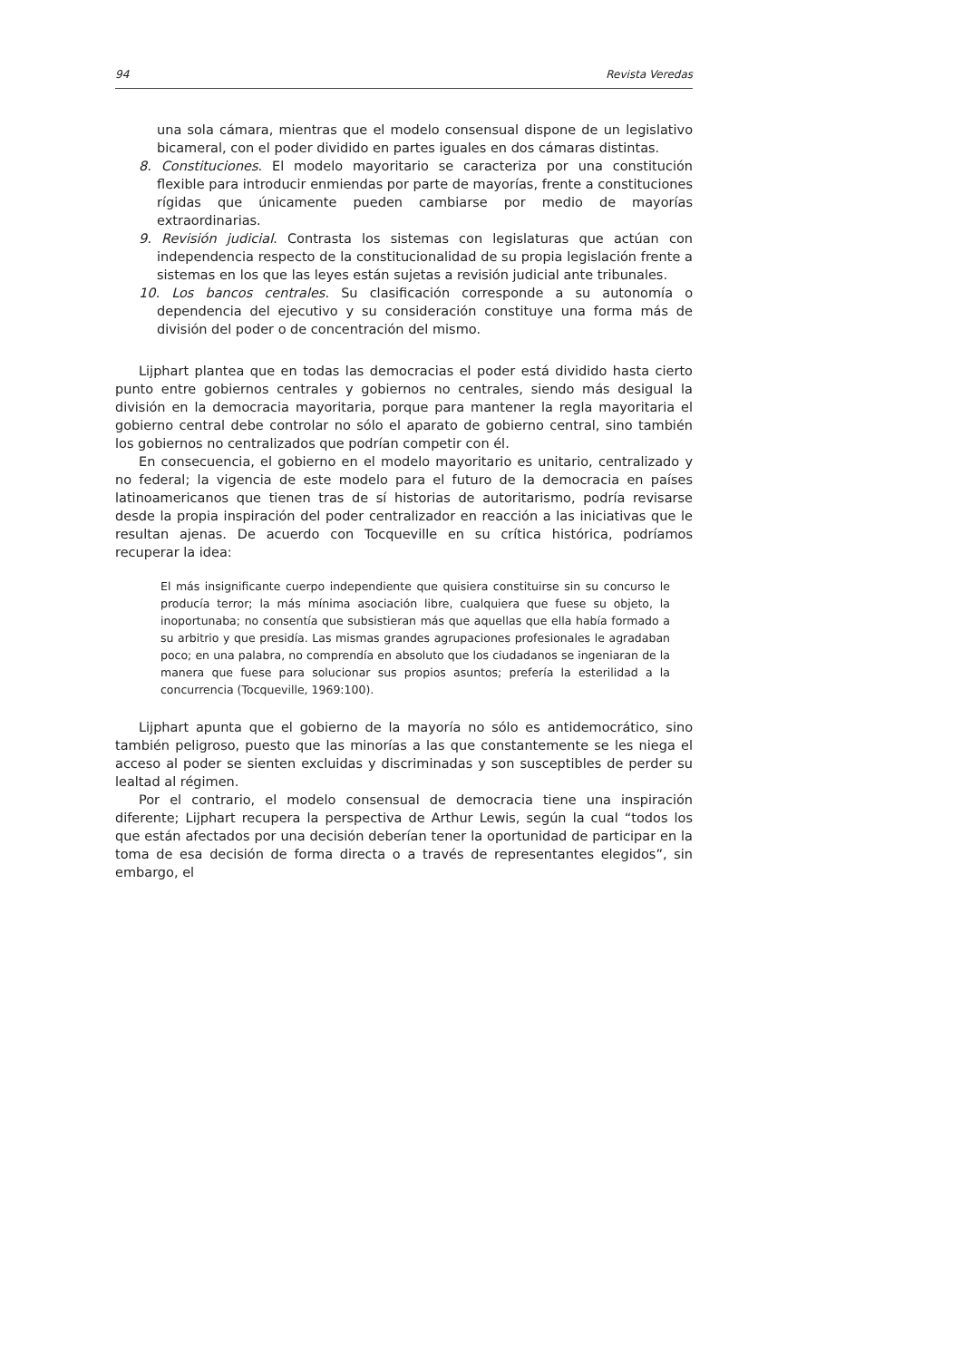94 Revista Veredas
una sola cámara, mientras que el modelo consensual dispone de un legislativo bicameral, con el poder dividido en partes iguales en dos cámaras distintas.
8. Constituciones. El modelo mayoritario se caracteriza por una constitución flexible para introducir enmiendas por parte de mayorías, frente a constituciones rígidas que únicamente pueden cambiarse por medio de mayorías extraordinarias.
9. Revisión judicial. Contrasta los sistemas con legislaturas que actúan con independencia respecto de la constitucionalidad de su propia legislación frente a sistemas en los que las leyes están sujetas a revisión judicial ante tribunales.
10. Los bancos centrales. Su clasificación corresponde a su autonomía o dependencia del ejecutivo y su consideración constituye una forma más de división del poder o de concentración del mismo.
Lijphart plantea que en todas las democracias el poder está dividido hasta cierto punto entre gobiernos centrales y gobiernos no centrales, siendo más desigual la división en la democracia mayoritaria, porque para mantener la regla mayoritaria el gobierno central debe controlar no sólo el aparato de gobierno central, sino también los gobiernos no centralizados que podrían competir con él.
En consecuencia, el gobierno en el modelo mayoritario es unitario, centralizado y no federal; la vigencia de este modelo para el futuro de la democracia en países latinoamericanos que tienen tras de sí historias de autoritarismo, podría revisarse desde la propia inspiración del poder centralizador en reacción a las iniciativas que le resultan ajenas. De acuerdo con Tocqueville en su crítica histórica, podríamos recuperar la idea:
El más insignificante cuerpo independiente que quisiera constituirse sin su concurso le producía terror; la más mínima asociación libre, cualquiera que fuese su objeto, la inoportunaba; no consentía que subsistieran más que aquellas que ella había formado a su arbitrio y que presidía. Las mismas grandes agrupaciones profesionales le agradaban poco; en una palabra, no comprendía en absoluto que los ciudadanos se ingeniaran de la manera que fuese para solucionar sus propios asuntos; prefería la esterilidad a la concurrencia (Tocqueville, 1969:100).
Lijphart apunta que el gobierno de la mayoría no sólo es antidemocrático, sino también peligroso, puesto que las minorías a las que constantemente se les niega el acceso al poder se sienten excluidas y discriminadas y son susceptibles de perder su lealtad al régimen.
Por el contrario, el modelo consensual de democracia tiene una inspiración diferente; Lijphart recupera la perspectiva de Arthur Lewis, según la cual “todos los que están afectados por una decisión deberían tener la oportunidad de participar en la toma de esa decisión de forma directa o a través de representantes elegidos”, sin embargo, el